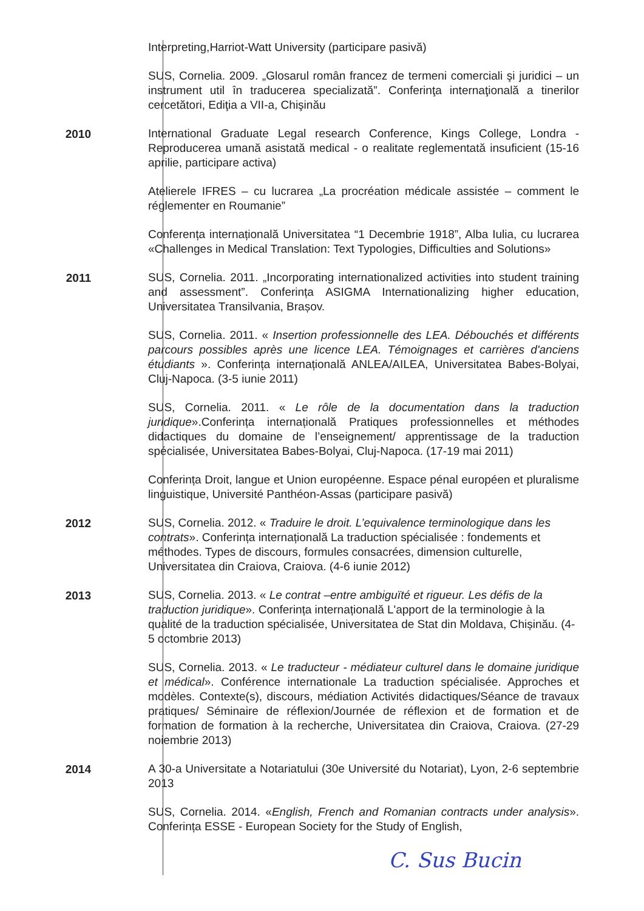Interpreting,Harriot-Watt University (participare pasivă)
SUS, Cornelia. 2009. „Glosarul român francez de termeni comerciali şi juridici – un instrument util în traducerea specializată”. Conferinţa internaţională a tinerilor cercetători, Ediţia a VII-a, Chişinău
2010
International Graduate Legal research Conference, Kings College, Londra -Reproducerea umană asistată medical - o realitate reglementată insuficient (15-16 aprilie, participare activa)
Atelierele IFRES – cu lucrarea „La procréation médicale assistée – comment le réglementer en Roumanie”
Conferența internațională Universitatea “1 Decembrie 1918”, Alba Iulia, cu lucrarea «Challenges in Medical Translation: Text Typologies, Difficulties and Solutions»
2011
SUS, Cornelia. 2011. „Incorporating internationalized activities into student training and assessment”. Conferința ASIGMA Internationalizing higher education, Universitatea Transilvania, Brașov.
SUS, Cornelia. 2011. « Insertion professionnelle des LEA. Débouchés et différents parcours possibles après une licence LEA. Témoignages et carrières d'anciens étudiants ». Conferința internațională ANLEA/AILEA, Universitatea Babes-Bolyai, Cluj-Napoca. (3-5 iunie 2011)
SUS, Cornelia. 2011. « Le rôle de la documentation dans la traduction juridique».Conferința internațională Pratiques professionnelles et méthodes didactiques du domaine de l’enseignement/ apprentissage de la traduction spécialisée, Universitatea Babes-Bolyai, Cluj-Napoca. (17-19 mai 2011)
Conferința Droit, langue et Union européenne. Espace pénal européen et pluralisme linguistique, Université Panthéon-Assas (participare pasivă)
2012
SUS, Cornelia. 2012. « Traduire le droit. L’equivalence terminologique dans les contrats». Conferința internațională La traduction spécialisée : fondements et méthodes. Types de discours, formules consacrées, dimension culturelle, Universitatea din Craiova, Craiova. (4-6 iunie 2012)
2013
SUS, Cornelia. 2013. « Le contrat –entre ambiguïté et rigueur. Les défis de la traduction juridique». Conferința internațională L'apport de la terminologie à la qualité de la traduction spécialisée, Universitatea de Stat din Moldava, Chișinău. (4-5 octombrie 2013)
SUS, Cornelia. 2013. « Le traducteur - médiateur culturel dans le domaine juridique et médical». Conférence internationale La traduction spécialisée. Approches et modèles. Contexte(s), discours, médiation Activités didactiques/Séance de travaux pratiques/ Séminaire de réflexion/Journée de réflexion et de formation et de formation de formation à la recherche, Universitatea din Craiova, Craiova. (27-29 noiembrie 2013)
2014
A 30-a Universitate a Notariatului (30e Université du Notariat), Lyon, 2-6 septembrie 2013
SUS, Cornelia. 2014. «English, French and Romanian contracts under analysis». Conferința ESSE - European Society for the Study of English,
C. Sus Bucin